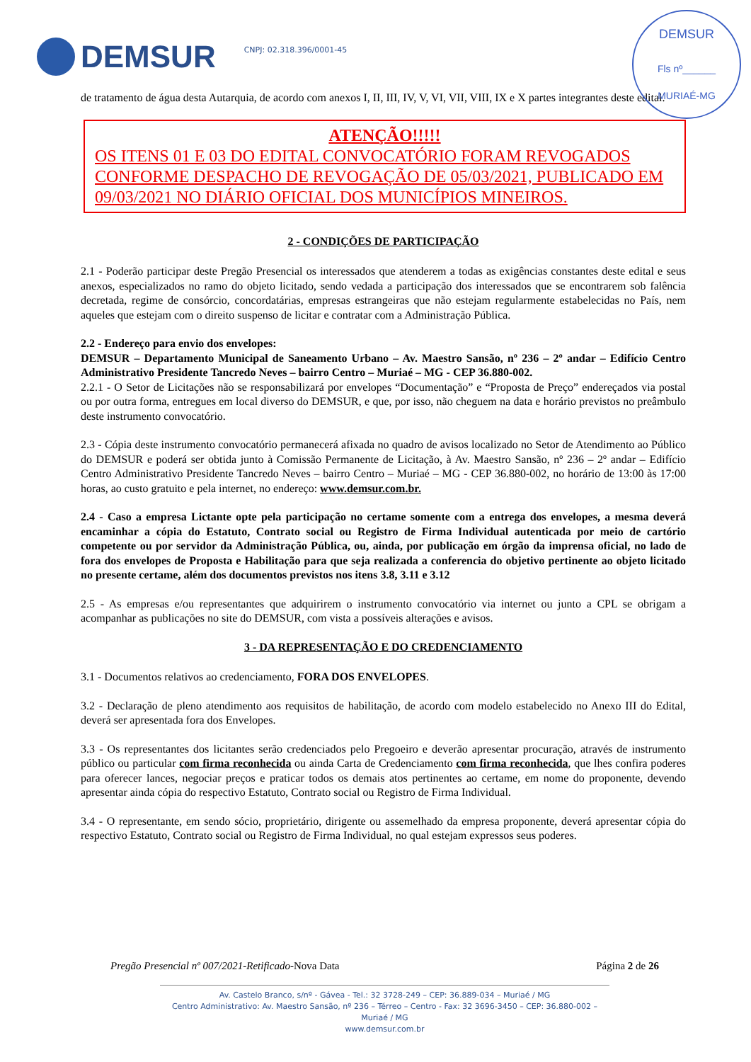DEMSUR
CNPJ: 02.318.396/0001-45
DEMSUR
Fls nº______
MURIAÉ-MG
de tratamento de água desta Autarquia, de acordo com anexos I, II, III, IV, V, VI, VII, VIII, IX e X partes integrantes deste edital.
ATENÇÃO!!!!!
OS ITENS 01 E 03 DO EDITAL CONVOCATÓRIO FORAM REVOGADOS CONFORME DESPACHO DE REVOGAÇÃO DE 05/03/2021, PUBLICADO EM 09/03/2021 NO DIÁRIO OFICIAL DOS MUNICÍPIOS MINEIROS.
2 - CONDIÇÕES DE PARTICIPAÇÃO
2.1 - Poderão participar deste Pregão Presencial os interessados que atenderem a todas as exigências constantes deste edital e seus anexos, especializados no ramo do objeto licitado, sendo vedada a participação dos interessados que se encontrarem sob falência decretada, regime de consórcio, concordatárias, empresas estrangeiras que não estejam regularmente estabelecidas no País, nem aqueles que estejam com o direito suspenso de licitar e contratar com a Administração Pública.
2.2 - Endereço para envio dos envelopes:
DEMSUR – Departamento Municipal de Saneamento Urbano – Av. Maestro Sansão, nº 236 – 2º andar – Edifício Centro Administrativo Presidente Tancredo Neves – bairro Centro – Muriaé – MG - CEP 36.880-002.
2.2.1 - O Setor de Licitações não se responsabilizará por envelopes “Documentação” e “Proposta de Preço” endereçados via postal ou por outra forma, entregues em local diverso do DEMSUR, e que, por isso, não cheguem na data e horário previstos no preâmbulo deste instrumento convocatório.
2.3 - Cópia deste instrumento convocatório permanecerá afixada no quadro de avisos localizado no Setor de Atendimento ao Público do DEMSUR e poderá ser obtida junto à Comissão Permanente de Licitação, à Av. Maestro Sansão, nº 236 – 2º andar – Edifício Centro Administrativo Presidente Tancredo Neves – bairro Centro – Muriaé – MG - CEP 36.880-002, no horário de 13:00 às 17:00 horas, ao custo gratuito e pela internet, no endereço: www.demsur.com.br.
2.4 - Caso a empresa Lictante opte pela participação no certame somente com a entrega dos envelopes, a mesma deverá encaminhar a cópia do Estatuto, Contrato social ou Registro de Firma Individual autenticada por meio de cartório competente ou por servidor da Administração Pública, ou, ainda, por publicação em órgão da imprensa oficial, no lado de fora dos envelopes de Proposta e Habilitação para que seja realizada a conferencia do objetivo pertinente ao objeto licitado no presente certame, além dos documentos previstos nos itens 3.8, 3.11 e 3.12
2.5 - As empresas e/ou representantes que adquirirem o instrumento convocatório via internet ou junto a CPL se obrigam a acompanhar as publicações no site do DEMSUR, com vista a possíveis alterações e avisos.
3 - DA REPRESENTAÇÃO E DO CREDENCIAMENTO
3.1 - Documentos relativos ao credenciamento, FORA DOS ENVELOPES.
3.2 - Declaração de pleno atendimento aos requisitos de habilitação, de acordo com modelo estabelecido no Anexo III do Edital, deverá ser apresentada fora dos Envelopes.
3.3 - Os representantes dos licitantes serão credenciados pelo Pregoeiro e deverão apresentar procuração, através de instrumento público ou particular com firma reconhecida ou ainda Carta de Credenciamento com firma reconhecida, que lhes confira poderes para oferecer lances, negociar preços e praticar todos os demais atos pertinentes ao certame, em nome do proponente, devendo apresentar ainda cópia do respectivo Estatuto, Contrato social ou Registro de Firma Individual.
3.4 - O representante, em sendo sócio, proprietário, dirigente ou assemelhado da empresa proponente, deverá apresentar cópia do respectivo Estatuto, Contrato social ou Registro de Firma Individual, no qual estejam expressos seus poderes.
Pregão Presencial nº 007/2021-Retificado-Nova Data Página 2 de 26
Av. Castelo Branco, s/nº - Gávea - Tel.: 32 3728-249 – CEP: 36.889-034 – Muriaé / MG
Centro Administrativo: Av. Maestro Sansão, nº 236 – Térreo – Centro - Fax: 32 3696-3450 – CEP: 36.880-002 – Muriaé / MG
www.demsur.com.br